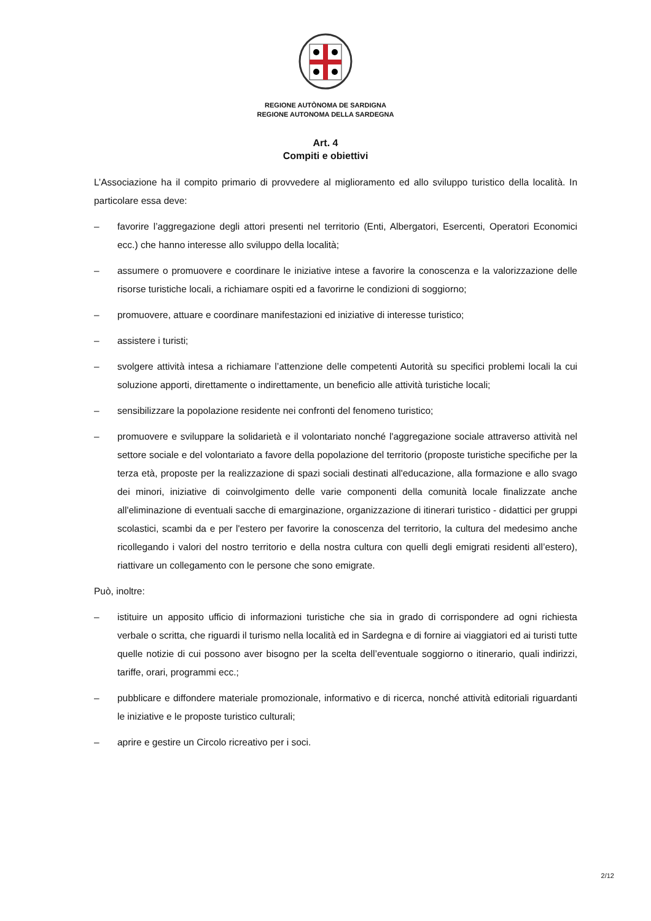REGIONE AUTÒNOMA DE SARDIGNA
REGIONE AUTONOMA DELLA SARDEGNA
Art. 4
Compiti e obiettivi
L’Associazione ha il compito primario di provvedere al miglioramento ed allo sviluppo turistico della località. In particolare essa deve:
– favorire l’aggregazione degli attori presenti nel territorio (Enti, Albergatori, Esercenti, Operatori Economici ecc.) che hanno interesse allo sviluppo della località;
– assumere o promuovere e coordinare le iniziative intese a favorire la conoscenza e la valorizzazione delle risorse turistiche locali, a richiamare ospiti ed a favorirne le condizioni di soggiorno;
– promuovere, attuare e coordinare manifestazioni ed iniziative di interesse turistico;
– assistere i turisti;
– svolgere attività intesa a richiamare l’attenzione delle competenti Autorità su specifici problemi locali la cui soluzione apporti, direttamente o indirettamente, un beneficio alle attività turistiche locali;
– sensibilizzare la popolazione residente nei confronti del fenomeno turistico;
– promuovere e sviluppare la solidarietà e il volontariato nonché l'aggregazione sociale attraverso attività nel settore sociale e del volontariato a favore della popolazione del territorio (proposte turistiche specifiche per la terza età, proposte per la realizzazione di spazi sociali destinati all'educazione, alla formazione e allo svago dei minori, iniziative di coinvolgimento delle varie componenti della comunità locale finalizzate anche all'eliminazione di eventuali sacche di emarginazione, organizzazione di itinerari turistico - didattici per gruppi scolastici, scambi da e per l'estero per favorire la conoscenza del territorio, la cultura del medesimo anche ricollegando i valori del nostro territorio e della nostra cultura con quelli degli emigrati residenti all’estero), riattivare un collegamento con le persone che sono emigrate.
Può, inoltre:
– istituire un apposito ufficio di informazioni turistiche che sia in grado di corrispondere ad ogni richiesta verbale o scritta, che riguardi il turismo nella località ed in Sardegna e di fornire ai viaggiatori ed ai turisti tutte quelle notizie di cui possono aver bisogno per la scelta dell’eventuale soggiorno o itinerario, quali indirizzi, tariffe, orari, programmi ecc.;
– pubblicare e diffondere materiale promozionale, informativo e di ricerca, nonché attività editoriali riguardanti le iniziative e le proposte turistico culturali;
– aprire e gestire un Circolo ricreativo per i soci.
2/12